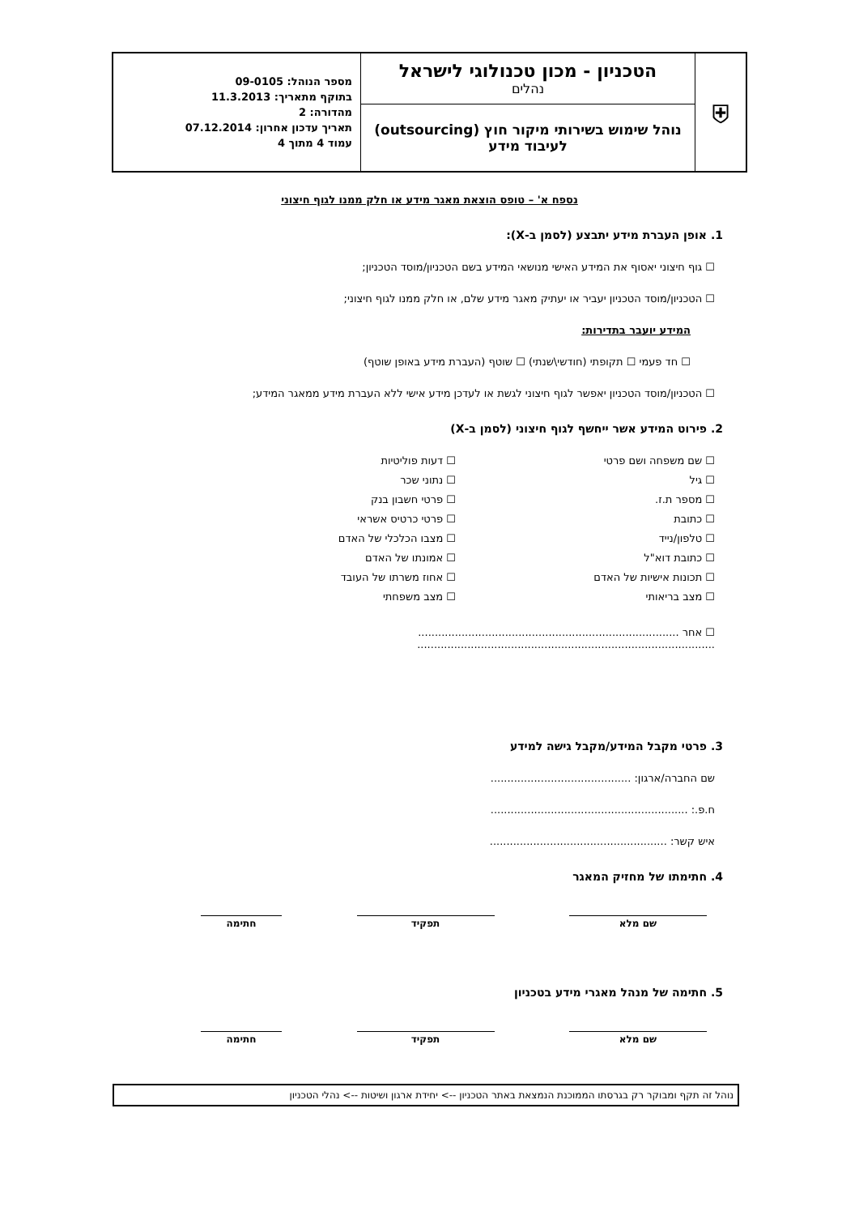| ⛨ | הטכניון - מכון טכנולוגי לישראל נהלים | מספר הנוהל: 09-0105 בתוקף מתאריך: 11.3.2013 מהדורה: 2 תאריך עדכון אחרון: 07.12.2014 עמוד 4 מתוך 4 |
| | נוהל שימוש בשירותי מיקור חוץ (outsourcing) לעיבוד מידע | |
נספח א' – טופס הוצאת מאגר מידע או חלק ממנו לגוף חיצוני
1. אופן העברת מידע יתבצע (לסמן ב-X):
☐ גוף חיצוני יאסוף את המידע האישי מנושאי המידע בשם הטכניון/מוסד הטכניון;
☐ הטכניון/מוסד הטכניון יעביר או יעתיק מאגר מידע שלם, או חלק ממנו לגוף חיצוני;
המידע יועבר בתדירות:
☐ חד פעמי ☐ תקופתי (חודשי\שנתי) ☐ שוטף (העברת מידע באופן שוטף)
☐ הטכניון/מוסד הטכניון יאפשר לגוף חיצוני לגשת או לעדכן מידע אישי ללא העברת מידע ממאגר המידע;
2. פירוט המידע אשר ייחשף לגוף חיצוני (לסמן ב-X)
☐ שם משפחה ושם פרטי
☐ גיל
☐ מספר ת.ז.
☐ כתובת
☐ טלפון/נייד
☐ כתובת דוא"ל
☐ תכונות אישיות של האדם
☐ מצב בריאותי
☐ דעות פוליטיות
☐ נתוני שכר
☐ פרטי חשבון בנק
☐ פרטי כרטיס אשראי
☐ מצבו הכלכלי של האדם
☐ אמונתו של האדם
☐ אחוז משרתו של העובד
☐ מצב משפחתי
☐ אחר ..............................................................................
.........................................................................................
3. פרטי מקבל המידע/מקבל גישה למידע
שם החברה/ארגון: ..........................................
ח.פ.: ...........................................................
איש קשר: .....................................................
4. חתימתו של מחזיק המאגר
שם מלא תפקיד חתימה
5. חתימה של מנהל מאגרי מידע בטכניון
שם מלא תפקיד חתימה
נוהל זה תקף ומבוקר רק בגרסתו הממוכנת הנמצאת באתר הטכניון --> יחידת ארגון ושיטות --> נהלי הטכניון